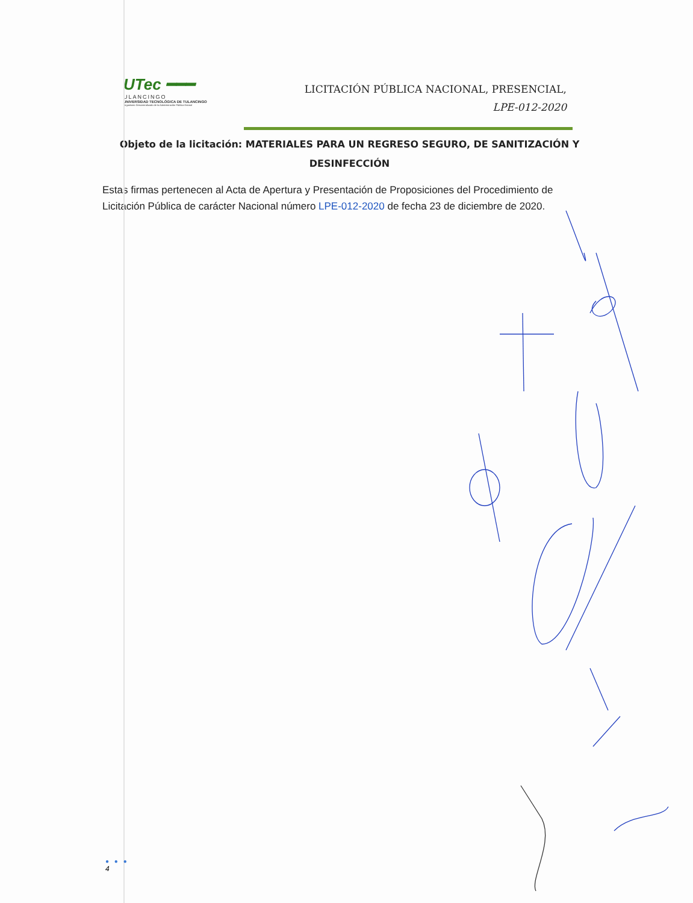UTec ━━━
ULANCINGO
UNIVERSIDAD TECNOLÓGICA DE TULANCINGO
Organismo Descentralizado de la Administración Pública Estatal
LICITACIÓN PÚBLICA NACIONAL, PRESENCIAL,
LPE-012-2020
Objeto de la licitación: MATERIALES PARA UN REGRESO SEGURO, DE SANITIZACIÓN Y DESINFECCIÓN
Estas firmas pertenecen al Acta de Apertura y Presentación de Proposiciones del Procedimiento de Licitación Pública de carácter Nacional número LPE-012-2020 de fecha 23 de diciembre de 2020.
● ● ●
4